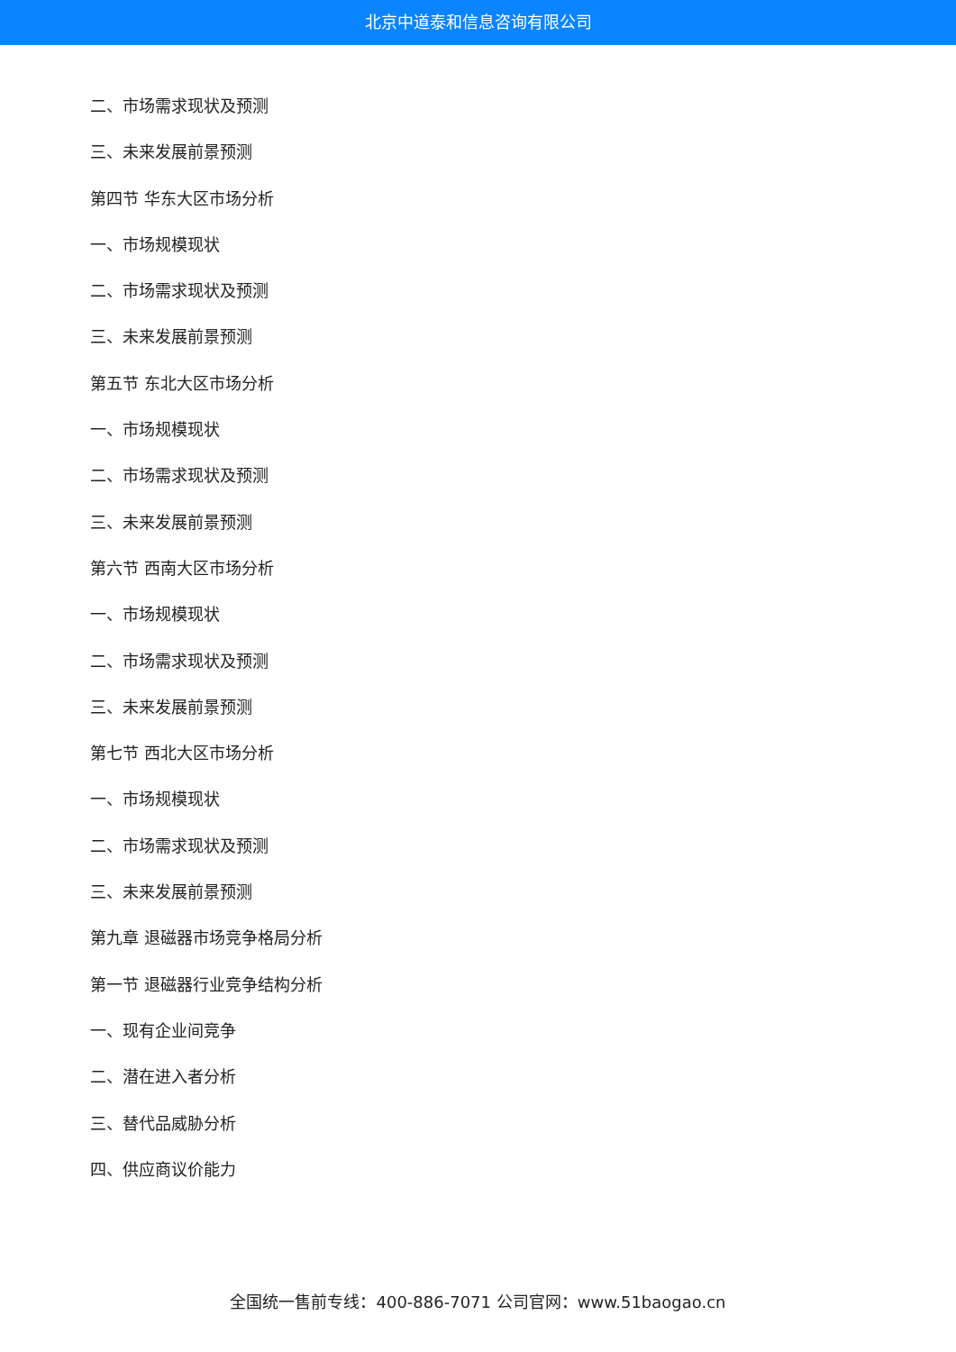北京中道泰和信息咨询有限公司
二、市场需求现状及预测
三、未来发展前景预测
第四节 华东大区市场分析
一、市场规模现状
二、市场需求现状及预测
三、未来发展前景预测
第五节 东北大区市场分析
一、市场规模现状
二、市场需求现状及预测
三、未来发展前景预测
第六节 西南大区市场分析
一、市场规模现状
二、市场需求现状及预测
三、未来发展前景预测
第七节 西北大区市场分析
一、市场规模现状
二、市场需求现状及预测
三、未来发展前景预测
第九章 退磁器市场竞争格局分析
第一节 退磁器行业竞争结构分析
一、现有企业间竞争
二、潜在进入者分析
三、替代品威胁分析
四、供应商议价能力
全国统一售前专线：400-886-7071 公司官网：www.51baogao.cn